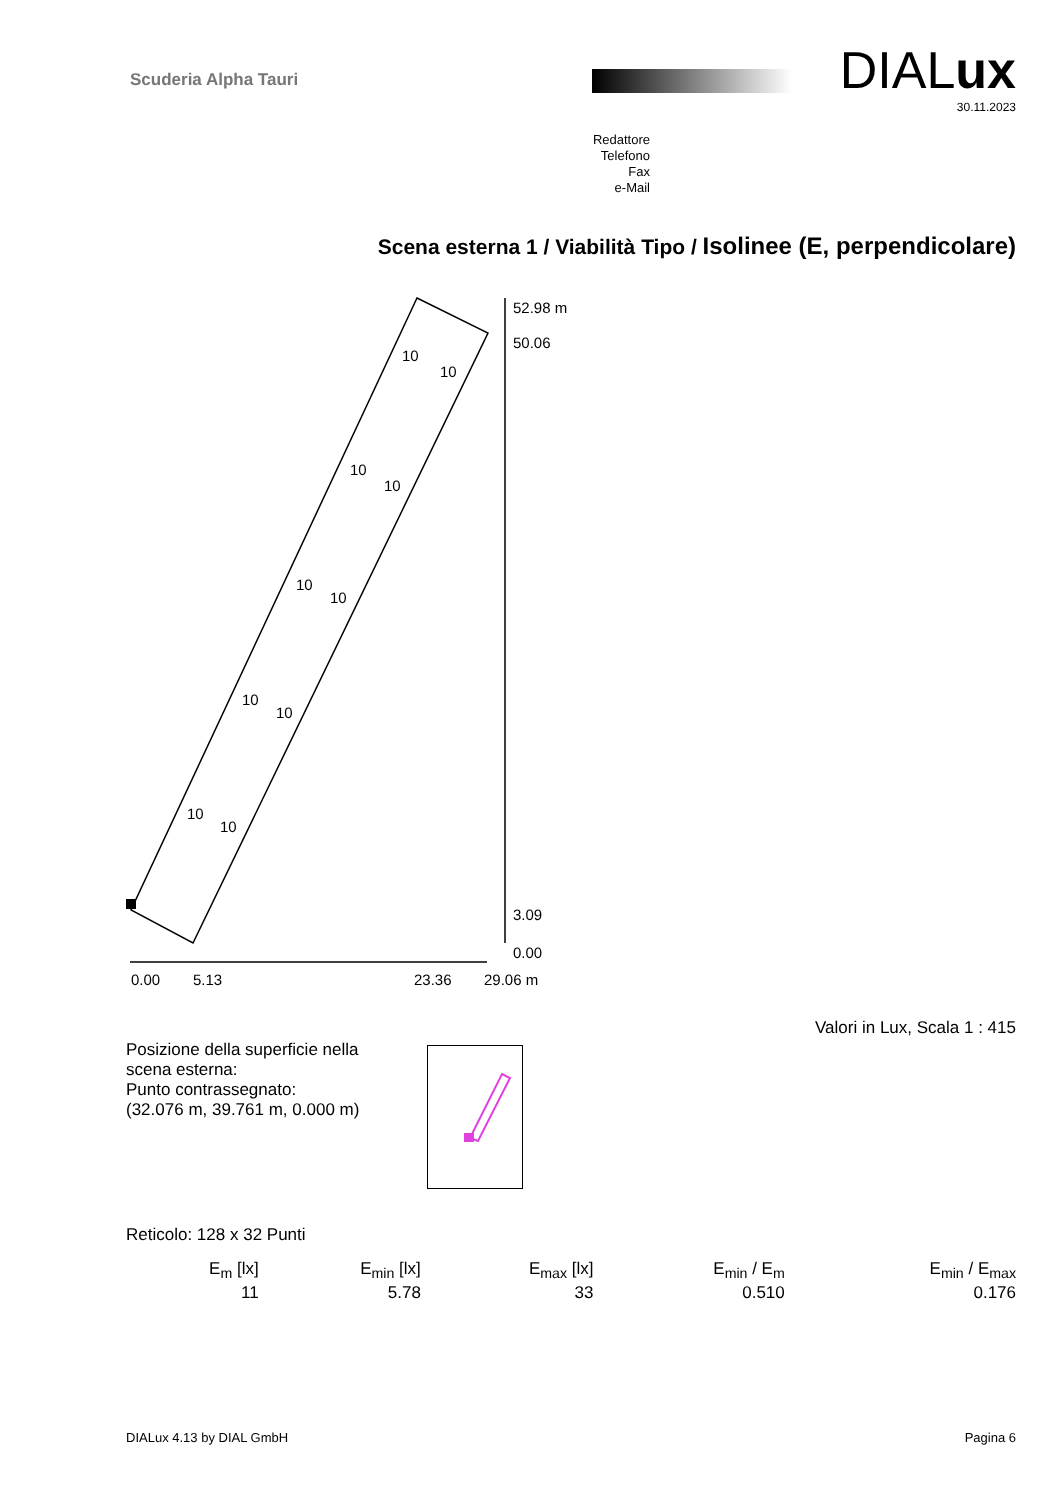Scuderia Alpha Tauri DIALux
30.11.2023
Redattore
Telefono
Fax
e-Mail
Scena esterna 1 / Viabilità Tipo / Isolinee (E, perpendicolare)
52.98 m
50.06
3.09
0.00
0.00
5.13
23.36
29.06 m
10
10
10
10
10
10
10
10
10
10
Valori in Lux, Scala 1 : 415
Posizione della superficie nella
scena esterna:
Punto contrassegnato:
(32.076 m, 39.761 m, 0.000 m)
Reticolo: 128 x 32 Punti
| E<sub>m</sub> [lx] | E<sub>min</sub> [lx] | E<sub>max</sub> [lx] | E<sub>min</sub> / E<sub>m</sub> | E<sub>min</sub> / E<sub>max</sub> |
| --- | --- | --- | --- | --- |
| 11 | 5.78 | 33 | 0.510 | 0.176 |
DIALux 4.13 by DIAL GmbH Pagina 6